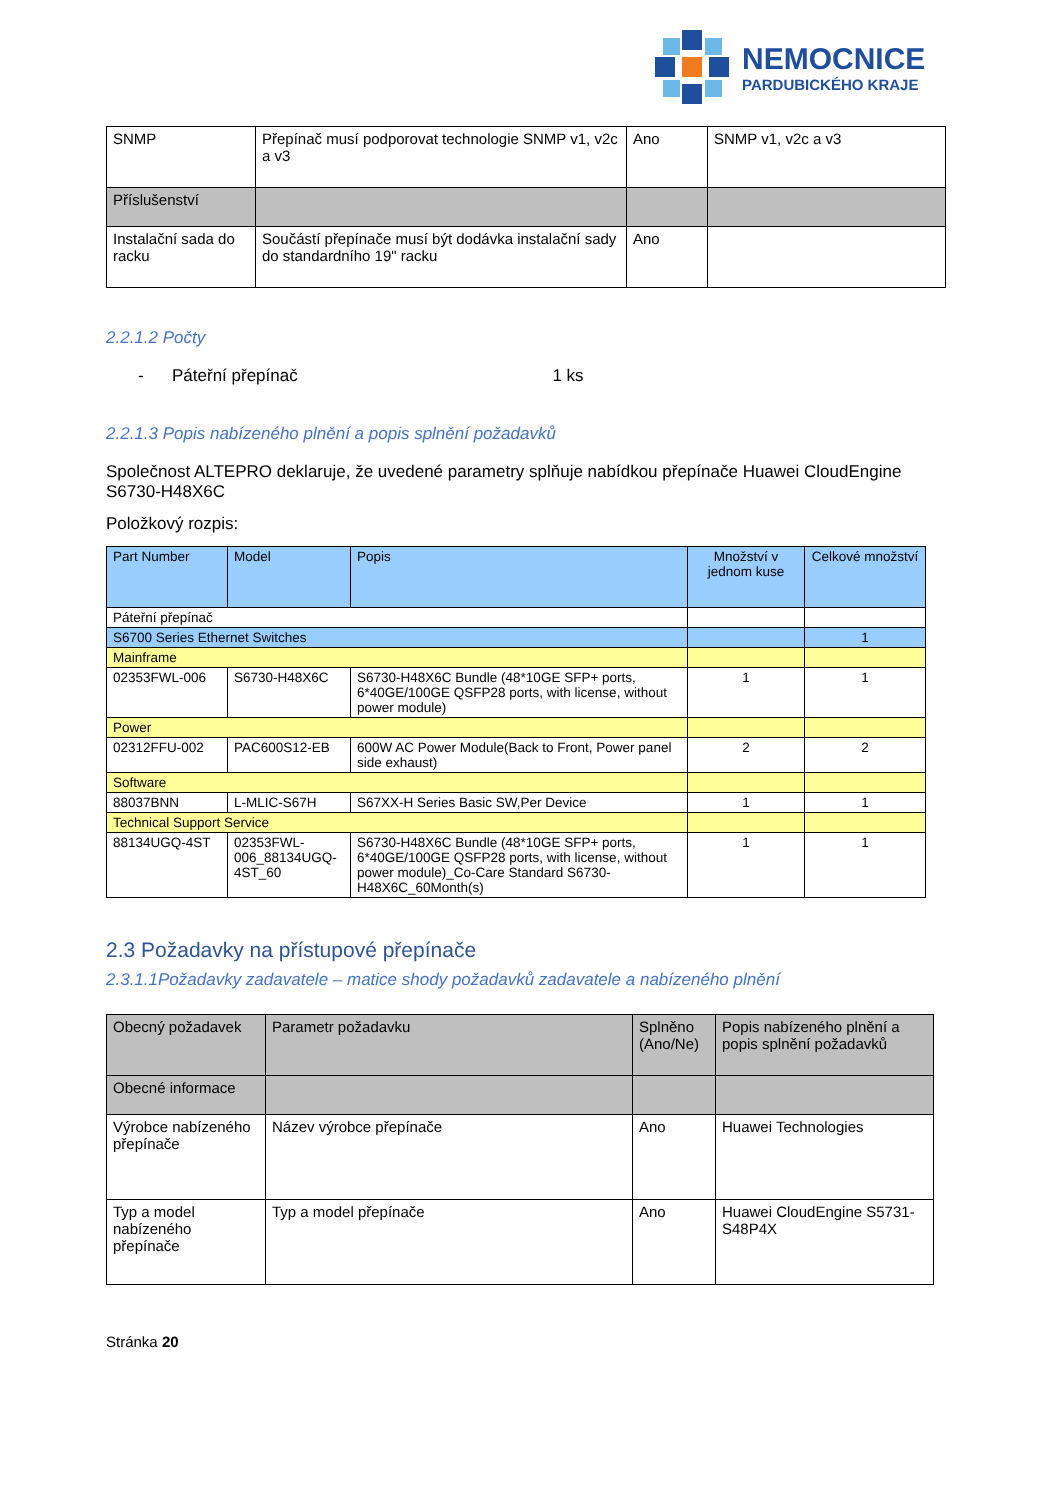NEMOCNICE
PARDUBICKÉHO KRAJE
| SNMP | Přepínač musí podporovat technologie SNMP v1, v2c a v3 | Ano | SNMP v1, v2c a v3 |
| Příslušenství | | | |
| Instalační sada do racku | Součástí přepínače musí být dodávka instalační sady do standardního 19" racku | Ano | |
2.2.1.2 Počty
- Páteřní přepínač 1 ks
2.2.1.3 Popis nabízeného plnění a popis splnění požadavků
Společnost ALTEPRO deklaruje, že uvedené parametry splňuje nabídkou přepínače Huawei CloudEngine S6730-H48X6C
Položkový rozpis:
| Part Number | Model | Popis | Množství v jednom kuse | Celkové množství |
| --- | --- | --- | --- | --- |
| Páteřní přepínač | | | | |
| S6700 Series Ethernet Switches | | | | 1 |
| Mainframe | | | | |
| 02353FWL-006 | S6730-H48X6C | S6730-H48X6C Bundle (48*10GE SFP+ ports, 6*40GE/100GE QSFP28 ports, with license, without power module) | 1 | 1 |
| Power | | | | |
| 02312FFU-002 | PAC600S12-EB | 600W AC Power Module(Back to Front, Power panel side exhaust) | 2 | 2 |
| Software | | | | |
| 88037BNN | L-MLIC-S67H | S67XX-H Series Basic SW,Per Device | 1 | 1 |
| Technical Support Service | | | | |
| 88134UGQ-4ST | 02353FWL-006_88134UGQ-4ST_60 | S6730-H48X6C Bundle (48*10GE SFP+ ports, 6*40GE/100GE QSFP28 ports, with license, without power module)_Co-Care Standard S6730-H48X6C_60Month(s) | 1 | 1 |
2.3 Požadavky na přístupové přepínače
2.3.1.1Požadavky zadavatele – matice shody požadavků zadavatele a nabízeného plnění
| Obecný požadavek | Parametr požadavku | Splněno (Ano/Ne) | Popis nabízeného plnění a popis splnění požadavků |
| --- | --- | --- | --- |
| Obecné informace | | | |
| Výrobce nabízeného přepínače | Název výrobce přepínače | Ano | Huawei Technologies |
| Typ a model nabízeného přepínače | Typ a model přepínače | Ano | Huawei CloudEngine S5731-S48P4X |
Stránka 20